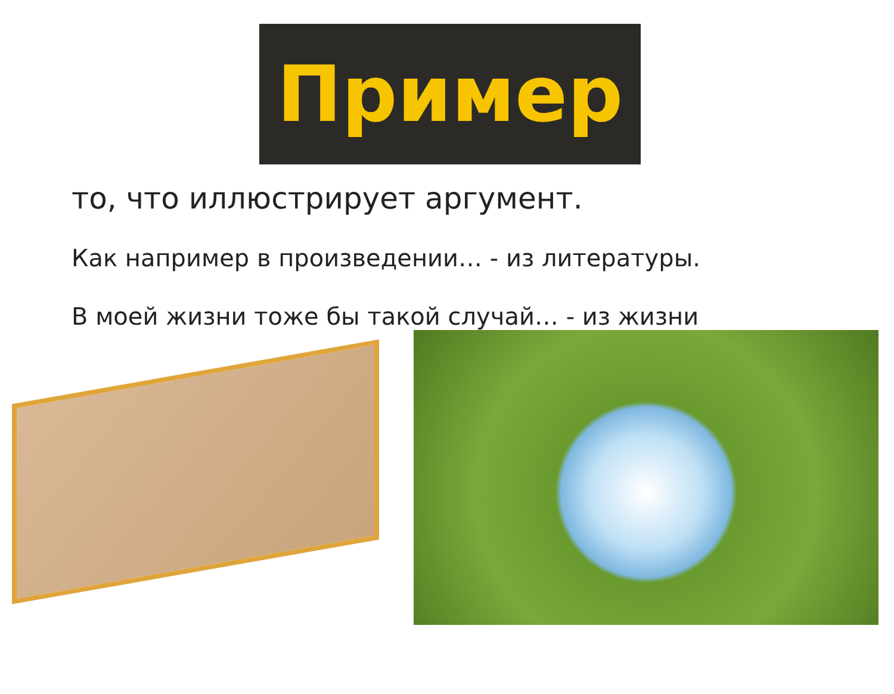Пример
то, что иллюстрирует аргумент.
Как например в произведении… - из литературы.
В моей жизни тоже бы такой случай… - из жизни